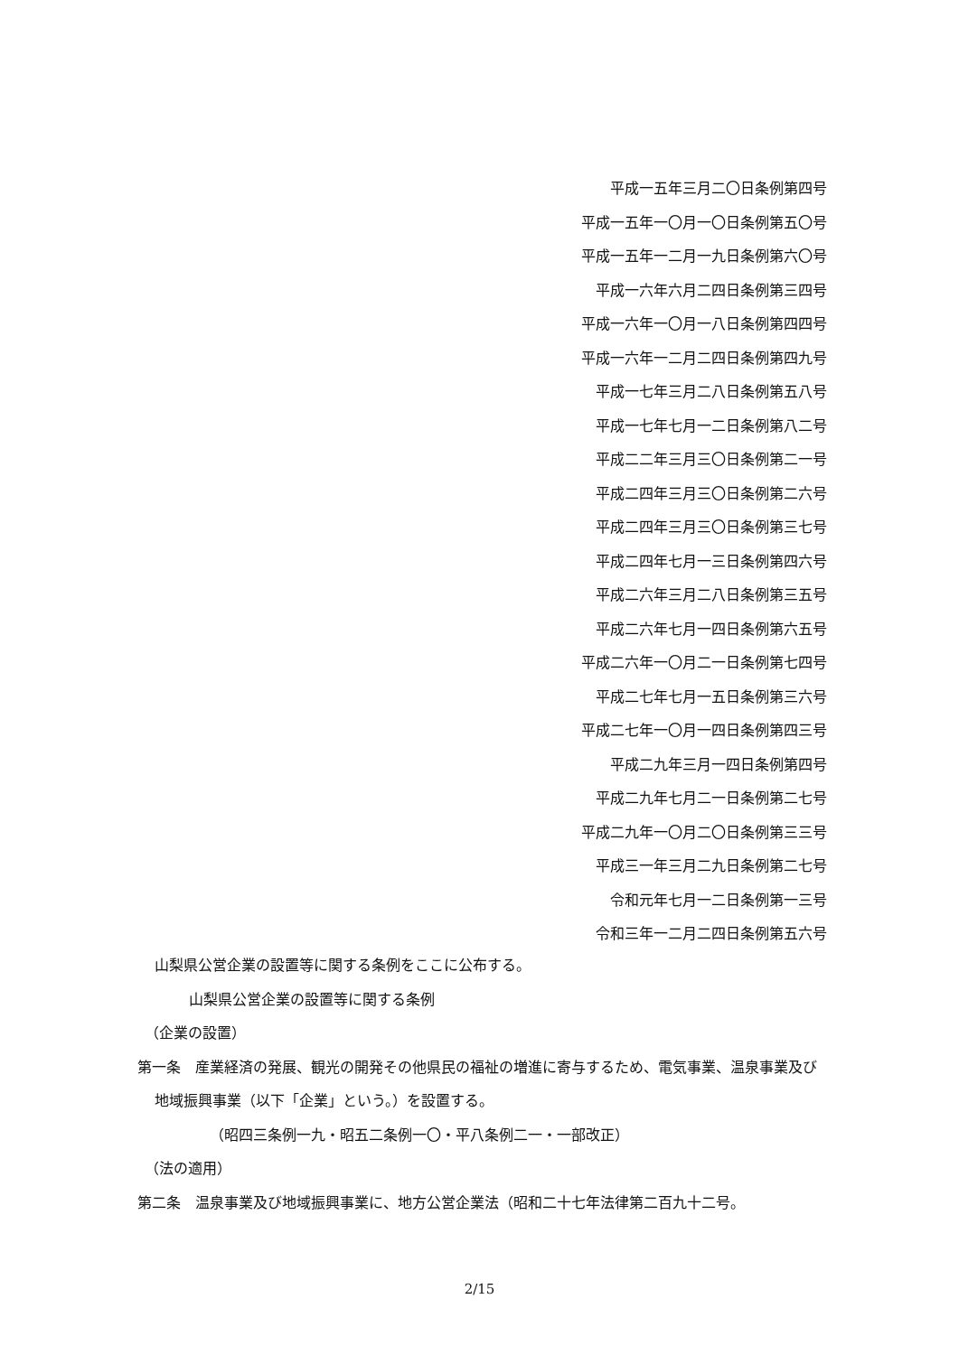平成一五年三月二〇日条例第四号
平成一五年一〇月一〇日条例第五〇号
平成一五年一二月一九日条例第六〇号
平成一六年六月二四日条例第三四号
平成一六年一〇月一八日条例第四四号
平成一六年一二月二四日条例第四九号
平成一七年三月二八日条例第五八号
平成一七年七月一二日条例第八二号
平成二二年三月三〇日条例第二一号
平成二四年三月三〇日条例第二六号
平成二四年三月三〇日条例第三七号
平成二四年七月一三日条例第四六号
平成二六年三月二八日条例第三五号
平成二六年七月一四日条例第六五号
平成二六年一〇月二一日条例第七四号
平成二七年七月一五日条例第三六号
平成二七年一〇月一四日条例第四三号
平成二九年三月一四日条例第四号
平成二九年七月二一日条例第二七号
平成二九年一〇月二〇日条例第三三号
平成三一年三月二九日条例第二七号
令和元年七月一二日条例第一三号
令和三年一二月二四日条例第五六号
山梨県公営企業の設置等に関する条例をここに公布する。
山梨県公営企業の設置等に関する条例
（企業の設置）
第一条　産業経済の発展、観光の開発その他県民の福祉の増進に寄与するため、電気事業、温泉事業及び地域振興事業（以下「企業」という。）を設置する。
（昭四三条例一九・昭五二条例一〇・平八条例二一・一部改正）
（法の適用）
第二条　温泉事業及び地域振興事業に、地方公営企業法（昭和二十七年法律第二百九十二号。
2/15